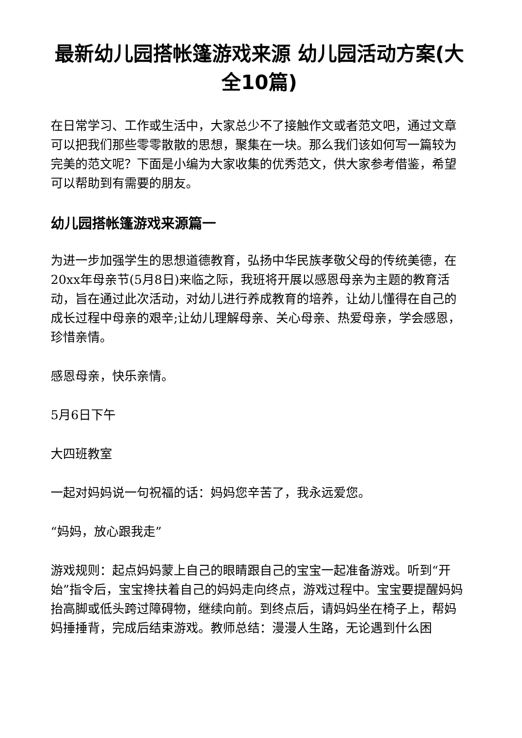最新幼儿园搭帐篷游戏来源 幼儿园活动方案(大全10篇)
在日常学习、工作或生活中，大家总少不了接触作文或者范文吧，通过文章可以把我们那些零零散散的思想，聚集在一块。那么我们该如何写一篇较为完美的范文呢？下面是小编为大家收集的优秀范文，供大家参考借鉴，希望可以帮助到有需要的朋友。
幼儿园搭帐篷游戏来源篇一
为进一步加强学生的思想道德教育，弘扬中华民族孝敬父母的传统美德，在20xx年母亲节(5月8日)来临之际，我班将开展以感恩母亲为主题的教育活动，旨在通过此次活动，对幼儿进行养成教育的培养，让幼儿懂得在自己的成长过程中母亲的艰辛;让幼儿理解母亲、关心母亲、热爱母亲，学会感恩，珍惜亲情。
感恩母亲，快乐亲情。
5月6日下午
大四班教室
一起对妈妈说一句祝福的话：妈妈您辛苦了，我永远爱您。
“妈妈，放心跟我走”
游戏规则：起点妈妈蒙上自己的眼睛跟自己的宝宝一起准备游戏。听到“开始”指令后，宝宝搀扶着自己的妈妈走向终点，游戏过程中。宝宝要提醒妈妈抬高脚或低头跨过障碍物，继续向前。到终点后，请妈妈坐在椅子上，帮妈妈捶捶背，完成后结束游戏。教师总结：漫漫人生路，无论遇到什么困